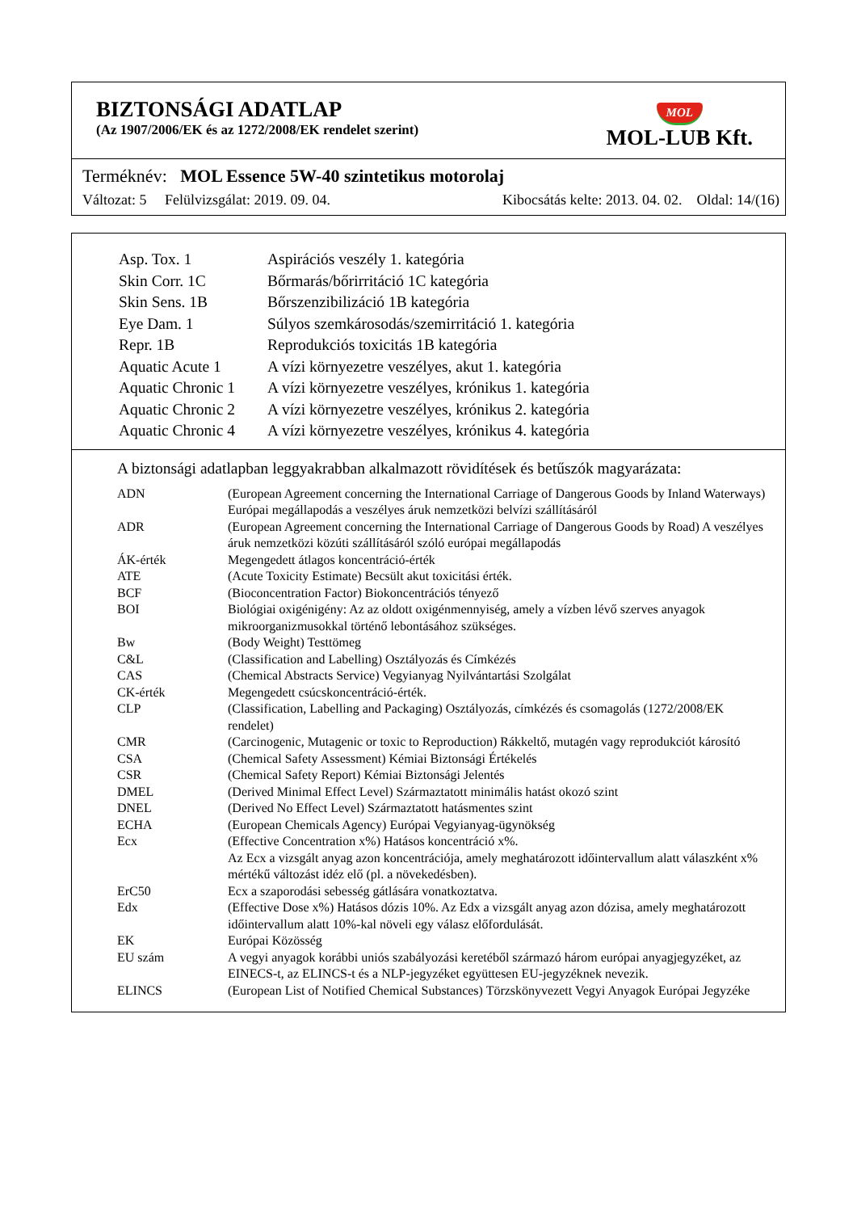BIZTONSÁGI ADATLAP
(Az 1907/2006/EK és az 1272/2008/EK rendelet szerint)
MOL
MOL-LUB Kft.
Terméknév: MOL Essence 5W-40 szintetikus motorolaj
Változat: 5 Felülvizsgálat: 2019. 09. 04. Kibocsátás kelte: 2013. 04. 02. Oldal: 14/(16)
| Asp. Tox. 1 | Aspirációs veszély 1. kategória |
| Skin Corr. 1C | Bőrmarás/bőrirritáció 1C kategória |
| Skin Sens. 1B | Bőrszenzibilizáció 1B kategória |
| Eye Dam. 1 | Súlyos szemkárosodás/szemirritáció 1. kategória |
| Repr. 1B | Reprodukciós toxicitás 1B kategória |
| Aquatic Acute 1 | A vízi környezetre veszélyes, akut 1. kategória |
| Aquatic Chronic 1 | A vízi környezetre veszélyes, krónikus 1. kategória |
| Aquatic Chronic 2 | A vízi környezetre veszélyes, krónikus 2. kategória |
| Aquatic Chronic 4 | A vízi környezetre veszélyes, krónikus 4. kategória |
A biztonsági adatlapban leggyakrabban alkalmazott rövidítések és betűszók magyarázata:
| ADN | (European Agreement concerning the International Carriage of Dangerous Goods by Inland Waterways) Európai megállapodás a veszélyes áruk nemzetközi belvízi szállításáról |
| ADR | (European Agreement concerning the International Carriage of Dangerous Goods by Road) A veszélyes áruk nemzetközi közúti szállításáról szóló európai megállapodás |
| ÁK-érték | Megengedett átlagos koncentráció-érték |
| ATE | (Acute Toxicity Estimate) Becsült akut toxicitási érték. |
| BCF | (Bioconcentration Factor) Biokoncentrációs tényező |
| BOI | Biológiai oxigénigény: Az az oldott oxigénmennyiség, amely a vízben lévő szerves anyagok mikroorganizmusokkal történő lebontásához szükséges. |
| Bw | (Body Weight) Testtömeg |
| C&L | (Classification and Labelling) Osztályozás és Címkézés |
| CAS | (Chemical Abstracts Service) Vegyianyag Nyilvántartási Szolgálat |
| CK-érték | Megengedett csúcskoncentráció-érték. |
| CLP | (Classification, Labelling and Packaging) Osztályozás, címkézés és csomagolás (1272/2008/EK rendelet) |
| CMR | (Carcinogenic, Mutagenic or toxic to Reproduction) Rákkeltő, mutagén vagy reprodukciót károsító |
| CSA | (Chemical Safety Assessment) Kémiai Biztonsági Értékelés |
| CSR | (Chemical Safety Report) Kémiai Biztonsági Jelentés |
| DMEL | (Derived Minimal Effect Level) Származtatott minimális hatást okozó szint |
| DNEL | (Derived No Effect Level) Származtatott hatásmentes szint |
| ECHA | (European Chemicals Agency) Európai Vegyianyag-ügynökség |
| Ecx | (Effective Concentration x%) Hatásos koncentráció x%. Az Ecx a vizsgált anyag azon koncentrációja, amely meghatározott időintervallum alatt válaszként x% mértékű változást idéz elő (pl. a növekedésben). |
| ErC50 | Ecx a szaporodási sebesség gátlására vonatkoztatva. |
| Edx | (Effective Dose x%) Hatásos dózis 10%. Az Edx a vizsgált anyag azon dózisa, amely meghatározott időintervallum alatt 10%-kal növeli egy válasz előfordulását. |
| EK | Európai Közösség |
| EU szám | A vegyi anyagok korábbi uniós szabályozási keretéből származó három európai anyagjegyzéket, az EINECS-t, az ELINCS-t és a NLP-jegyzéket együttesen EU-jegyzéknek nevezik. |
| ELINCS | (European List of Notified Chemical Substances) Törzskönyvezett Vegyi Anyagok Európai Jegyzéke |